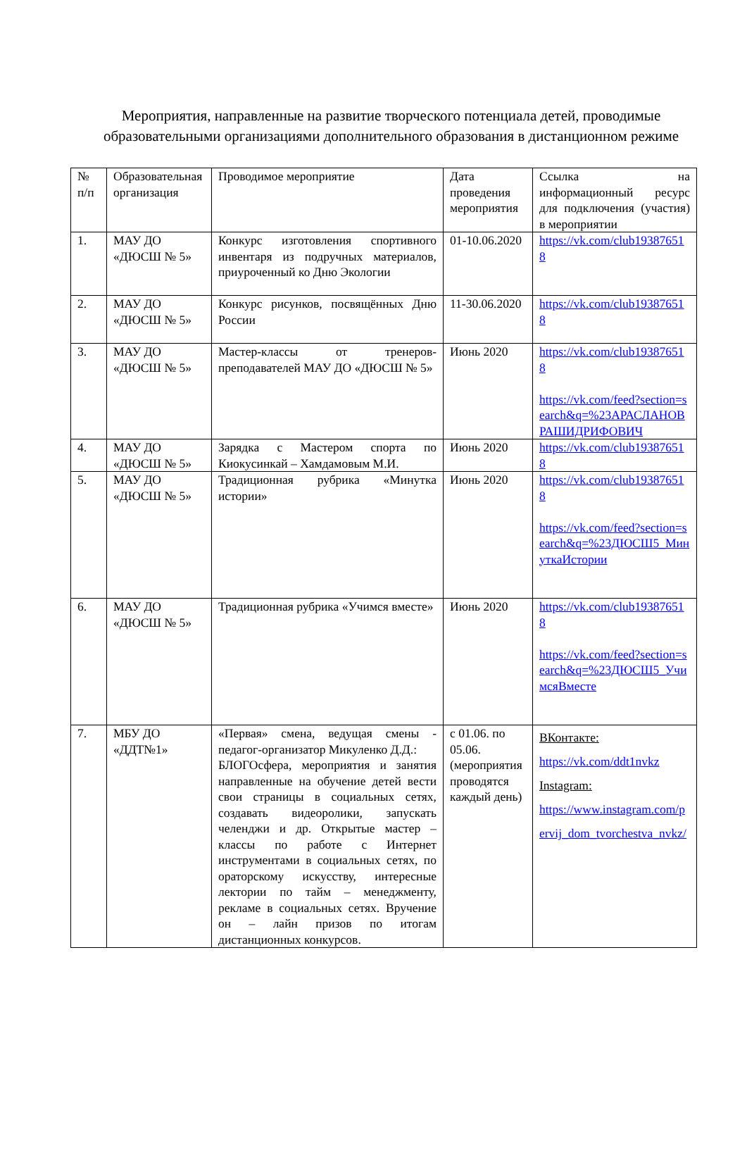Мероприятия, направленные на развитие творческого потенциала детей, проводимые образовательными организациями дополнительного образования в дистанционном режиме
| № п/п | Образовательная организация | Проводимое мероприятие | Дата проведения мероприятия | Ссылка на информационный ресурс для подключения (участия) в мероприятии |
| 1. | МАУ ДО «ДЮСШ № 5» | Конкурс изготовления спортивного инвентаря из подручных материалов, приуроченный ко Дню Экологии | 01-10.06.2020 | https://vk.com/club193876518 |
| 2. | МАУ ДО «ДЮСШ № 5» | Конкурс рисунков, посвящённых Дню России | 11-30.06.2020 | https://vk.com/club193876518 |
| 3. | МАУ ДО «ДЮСШ № 5» | Мастер-классы от тренеров-преподавателей МАУ ДО «ДЮСШ № 5» | Июнь 2020 | https://vk.com/club193876518 https://vk.com/feed?section=search&q=%23АРАСЛАНОВРАШИДРИФОВИЧ |
| 4. | МАУ ДО «ДЮСШ № 5» | Зарядка с Мастером спорта по Киокусинкай – Хамдамовым М.И. | Июнь 2020 | https://vk.com/club193876518 |
| 5. | МАУ ДО «ДЮСШ № 5» | Традиционная рубрика «Минутка истории» | Июнь 2020 | https://vk.com/club193876518 https://vk.com/feed?section=search&q=%23ДЮСШ5_МинуткаИстории |
| 6. | МАУ ДО «ДЮСШ № 5» | Традиционная рубрика «Учимся вместе» | Июнь 2020 | https://vk.com/club193876518 https://vk.com/feed?section=search&q=%23ДЮСШ5_УчимсяВместе |
| 7. | МБУ ДО «ДДТ№1» | «Первая» смена, ведущая смены - педагог-организатор Микуленко Д.Д.: БЛОГОсфера, мероприятия и занятия направленные на обучение детей вести свои страницы в социальных сетях, создавать видеоролики, запускать челенджи и др. Открытые мастер – классы по работе с Интернет инструментами в социальных сетях, по ораторскому искусству, интересные лектории по тайм – менеджменту, рекламе в социальных сетях. Вручение он – лайн призов по итогам дистанционных конкурсов. | с 01.06. по 05.06. (мероприятия проводятся каждый день) | ВКонтакте: https://vk.com/ddt1nvkz Instagram: https://www.instagram.com/pervij_dom_tvorchestva_nvkz/ |